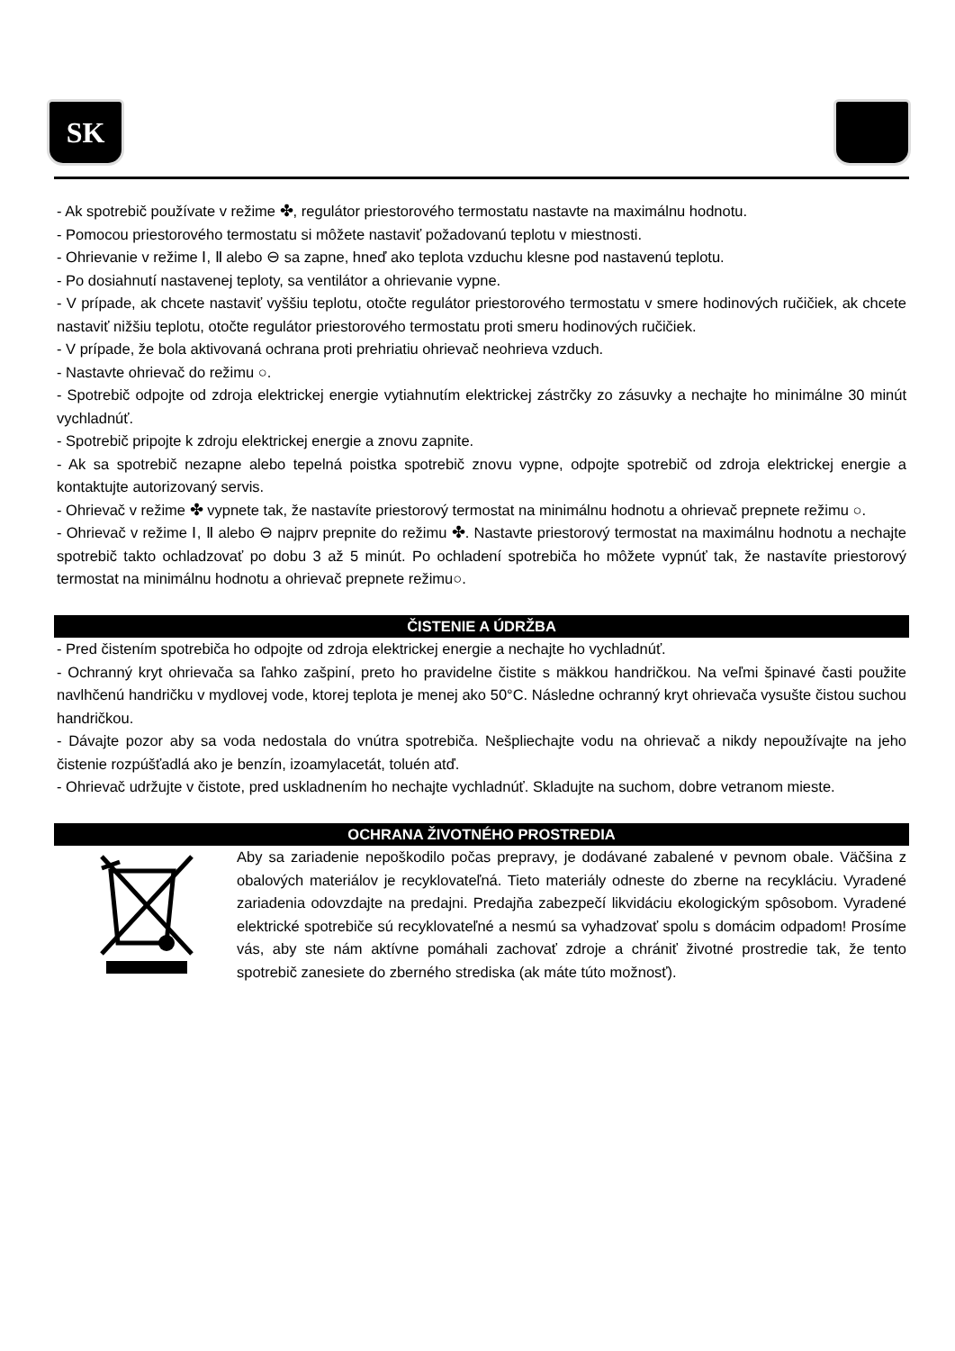SK
- Ak spotrebič používate v režime ✤, regulátor priestorového termostatu nastavte na maximálnu hodnotu.
- Pomocou priestorového termostatu si môžete nastaviť požadovanú teplotu v miestnosti.
- Ohrievanie v režime Ⅰ, Ⅱ alebo ⊖ sa zapne, hneď ako teplota vzduchu klesne pod nastavenú teplotu.
- Po dosiahnutí nastavenej teploty, sa ventilátor a ohrievanie vypne.
- V prípade, ak chcete nastaviť vyššiu teplotu, otočte regulátor priestorového termostatu v smere hodinových ručičiek, ak chcete nastaviť nižšiu teplotu, otočte regulátor priestorového termostatu proti smeru hodinových ručičiek.
- V prípade, že bola aktivovaná ochrana proti prehriatiu ohrievač neohrieva vzduch.
- Nastavte ohrievač do režimu ○.
- Spotrebič odpojte od zdroja elektrickej energie vytiahnutím elektrickej zástrčky zo zásuvky a nechajte ho minimálne 30 minút vychladnúť.
- Spotrebič pripojte k zdroju elektrickej energie a znovu zapnite.
- Ak sa spotrebič nezapne alebo tepelná poistka spotrebič znovu vypne, odpojte spotrebič od zdroja elektrickej energie a kontaktujte autorizovaný servis.
- Ohrievač v režime ✤ vypnete tak, že nastavíte priestorový termostat na minimálnu hodnotu a ohrievač prepnete režimu ○.
- Ohrievač v režime Ⅰ, Ⅱ alebo ⊖ najprv prepnite do režimu ✤. Nastavte priestorový termostat na maximálnu hodnotu a nechajte spotrebič takto ochladzovať po dobu 3 až 5 minút. Po ochladení spotrebiča ho môžete vypnúť tak, že nastavíte priestorový termostat na minimálnu hodnotu a ohrievač prepnete režimu○.
ČISTENIE A ÚDRŽBA
- Pred čistením spotrebiča ho odpojte od zdroja elektrickej energie a nechajte ho vychladnúť.
- Ochranný kryt ohrievača sa ľahko zašpiní, preto ho pravidelne čistite s mäkkou handričkou. Na veľmi špinavé časti použite navlhčenú handričku v mydlovej vode, ktorej teplota je menej ako 50°C. Následne ochranný kryt ohrievača vysušte čistou suchou handričkou.
- Dávajte pozor aby sa voda nedostala do vnútra spotrebiča. Nešpliechajte vodu na ohrievač a nikdy nepoužívajte na jeho čistenie rozpúšťadlá ako je benzín, izoamylacetát, toluén atď.
- Ohrievač udržujte v čistote, pred uskladnením ho nechajte vychladnúť. Skladujte na suchom, dobre vetranom mieste.
OCHRANA ŽIVOTNÉHO PROSTREDIA
Aby sa zariadenie nepoškodilo počas prepravy, je dodávané zabalené v pevnom obale. Väčšina z obalových materiálov je recyklovateľná. Tieto materiály odneste do zberne na recykláciu. Vyradené zariadenia odovzdajte na predajni. Predajňa zabezpečí likvidáciu ekologickým spôsobom. Vyradené elektrické spotrebiče sú recyklovateľné a nesmú sa vyhadzovať spolu s domácim odpadom! Prosíme vás, aby ste nám aktívne pomáhali zachovať zdroje a chrániť životné prostredie tak, že tento spotrebič zanesiete do zberného strediska (ak máte túto možnosť).